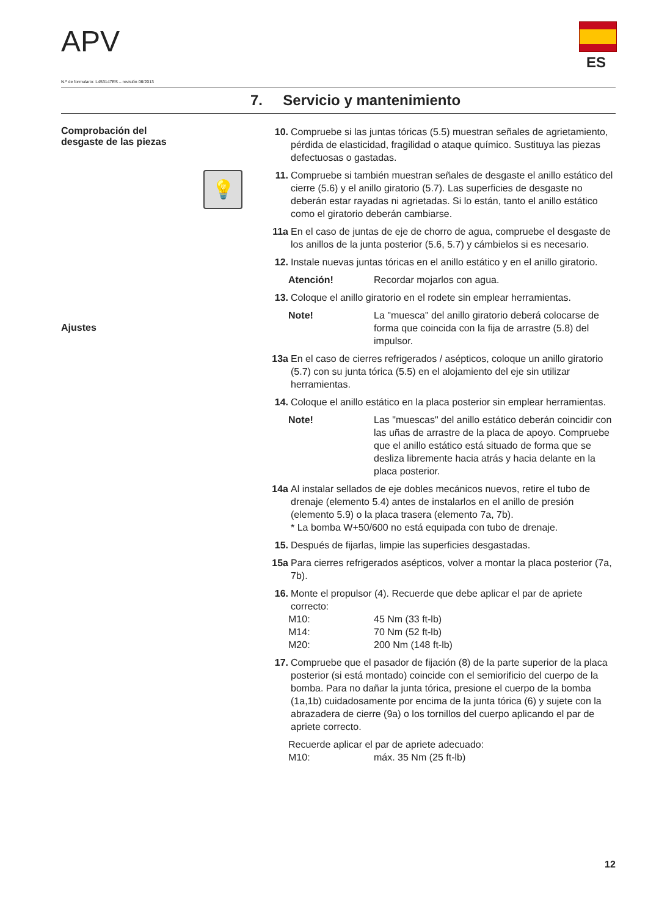APV
ES
N.º de formulario: L453147ES – revisión 06/2013
7. Servicio y mantenimiento
Comprobación del
desgaste de las piezas
💡
Ajustes
10. Compruebe si las juntas tóricas (5.5) muestran señales de agrietamiento, pérdida de elasticidad, fragilidad o ataque químico. Sustituya las piezas defectuosas o gastadas.
11. Compruebe si también muestran señales de desgaste el anillo estático del cierre (5.6) y el anillo giratorio (5.7). Las superficies de desgaste no deberán estar rayadas ni agrietadas. Si lo están, tanto el anillo estático como el giratorio deberán cambiarse.
11a En el caso de juntas de eje de chorro de agua, compruebe el desgaste de los anillos de la junta posterior (5.6, 5.7) y cámbielos si es necesario.
12. Instale nuevas juntas tóricas en el anillo estático y en el anillo giratorio.
Atención! Recordar mojarlos con agua.
13. Coloque el anillo giratorio en el rodete sin emplear herramientas.
Note! La "muesca" del anillo giratorio deberá colocarse de forma que coincida con la fija de arrastre (5.8) del impulsor.
13a En el caso de cierres refrigerados / asépticos, coloque un anillo giratorio (5.7) con su junta tórica (5.5) en el alojamiento del eje sin utilizar herramientas.
14. Coloque el anillo estático en la placa posterior sin emplear herramientas.
Note! Las "muescas" del anillo estático deberán coincidir con las uñas de arrastre de la placa de apoyo. Compruebe que el anillo estático está situado de forma que se desliza libremente hacia atrás y hacia delante en la placa posterior.
14a Al instalar sellados de eje dobles mecánicos nuevos, retire el tubo de drenaje (elemento 5.4) antes de instalarlos en el anillo de presión (elemento 5.9) o la placa trasera (elemento 7a, 7b).
* La bomba W+50/600 no está equipada con tubo de drenaje.
15. Después de fijarlas, limpie las superficies desgastadas.
15a Para cierres refrigerados asépticos, volver a montar la placa posterior (7a, 7b).
16. Monte el propulsor (4). Recuerde que debe aplicar el par de apriete correcto:
M10: 45 Nm (33 ft-lb)
M14: 70 Nm (52 ft-lb)
M20: 200 Nm (148 ft-lb)
17. Compruebe que el pasador de fijación (8) de la parte superior de la placa posterior (si está montado) coincide con el semiorificio del cuerpo de la bomba. Para no dañar la junta tórica, presione el cuerpo de la bomba (1a,1b) cuidadosamente por encima de la junta tórica (6) y sujete con la abrazadera de cierre (9a) o los tornillos del cuerpo aplicando el par de apriete correcto.
Recuerde aplicar el par de apriete adecuado:
M10: máx. 35 Nm (25 ft-lb)
12